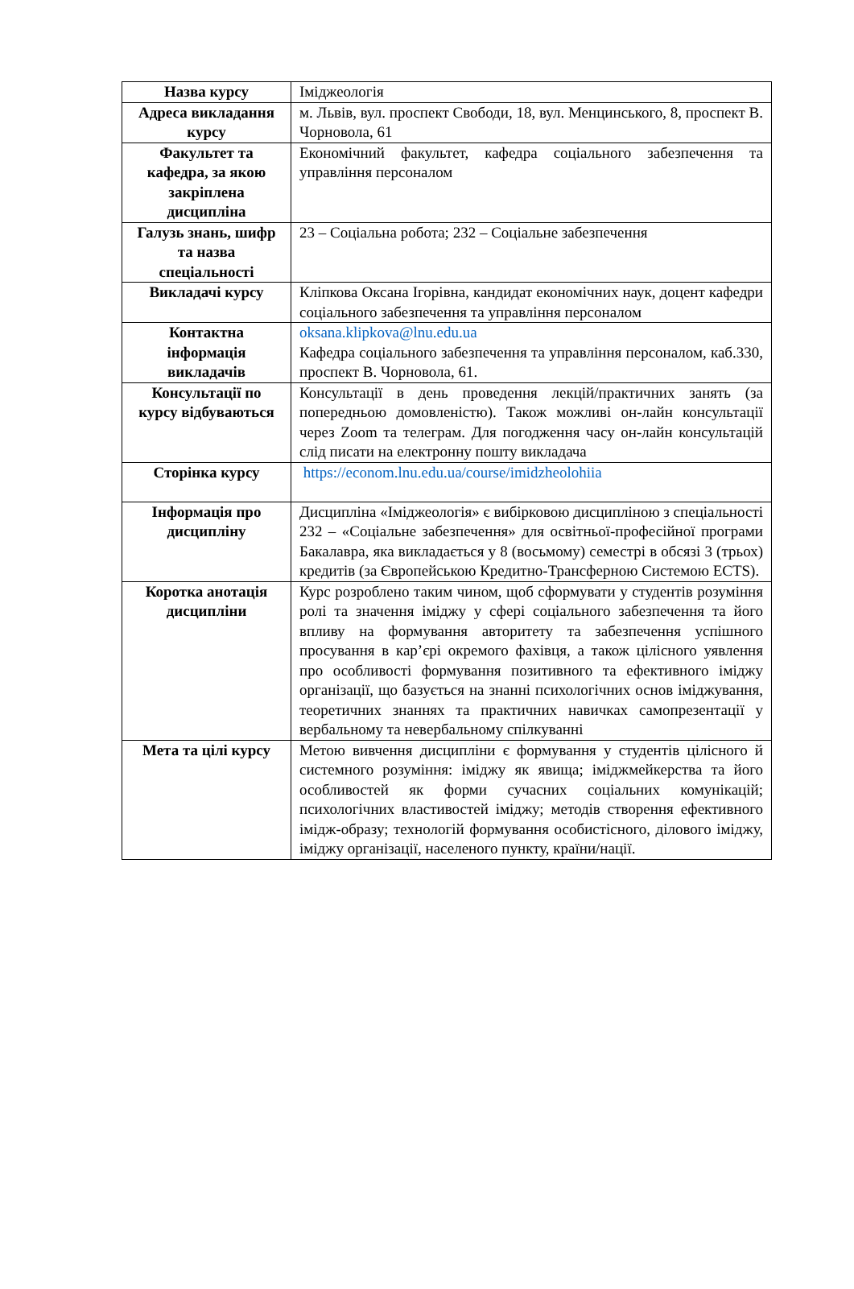| Назва курсу | Іміджеологія |
| Адреса викладання курсу | м. Львів, вул. проспект Свободи, 18, вул. Менцинського, 8, проспект В. Чорновола, 61 |
| Факультет та кафедра, за якою закріплена дисципліна | Економічний факультет, кафедра соціального забезпечення та управління персоналом |
| Галузь знань, шифр та назва спеціальності | 23 – Соціальна робота; 232 – Соціальне забезпечення |
| Викладачі курсу | Кліпкова Оксана Ігорівна, кандидат економічних наук, доцент кафедри соціального забезпечення та управління персоналом |
| Контактна інформація викладачів | oksana.klipkova@lnu.edu.ua Кафедра соціального забезпечення та управління персоналом, каб.330, проспект В. Чорновола, 61. |
| Консультації по курсу відбуваються | Консультації в день проведення лекцій/практичних занять (за попередньою домовленістю). Також можливі он-лайн консультації через Zoom та телеграм. Для погодження часу он-лайн консультацій слід писати на електронну пошту викладача |
| Сторінка курсу | https://econom.lnu.edu.ua/course/imidzheolohiia |
| Інформація про дисципліну | Дисципліна «Іміджеологія» є вибірковою дисципліною з спеціальності 232 – «Соціальне забезпечення» для освітньої-професійної програми Бакалавра, яка викладається у 8 (восьмому) семестрі в обсязі 3 (трьох) кредитів (за Європейською Кредитно-Трансферною Системою ECTS). |
| Коротка анотація дисципліни | Курс розроблено таким чином, щоб сформувати у студентів розуміння ролі та значення іміджу у сфері соціального забезпечення та його впливу на формування авторитету та забезпечення успішного просування в кар’єрі окремого фахівця, а також цілісного уявлення про особливості формування позитивного та ефективного іміджу організації, що базується на знанні психологічних основ іміджування, теоретичних знаннях та практичних навичках самопрезентації у вербальному та невербальному спілкуванні |
| Мета та цілі курсу | Метою вивчення дисципліни є формування у студентів цілісного й системного розуміння: іміджу як явища; іміджмейкерства та його особливостей як форми сучасних соціальних комунікацій; психологічних властивостей іміджу; методів створення ефективного імідж-образу; технологій формування особистісного, ділового іміджу, іміджу організації, населеного пункту, країни/нації. |